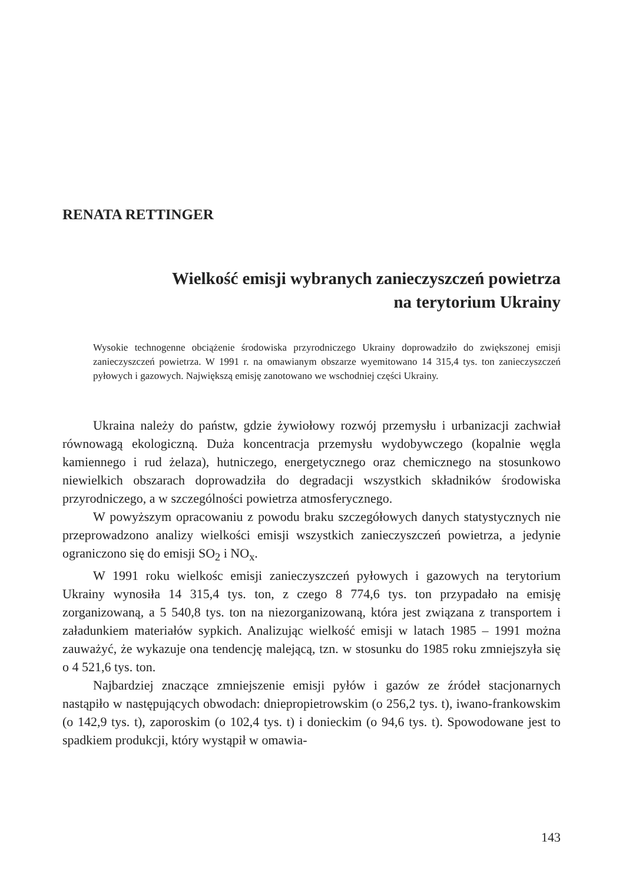RENATA RETTINGER
Wielkość emisji wybranych zanieczyszczeń powietrza
na terytorium Ukrainy
Wysokie technogenne obciążenie środowiska przyrodniczego Ukrainy doprowadziło do zwiększonej emisji zanieczyszczeń powietrza. W 1991 r. na omawianym obszarze wyemitowano 14 315,4 tys. ton zanieczyszczeń pyłowych i gazowych. Największą emisję zanotowano we wschodniej części Ukrainy.
Ukraina należy do państw, gdzie żywiołowy rozwój przemysłu i urbanizacji zachwiał równowagą ekologiczną. Duża koncentracja przemysłu wydobywczego (kopalnie węgla kamiennego i rud żelaza), hutniczego, energetycznego oraz chemicznego na stosunkowo niewielkich obszarach doprowadziła do degradacji wszystkich składników środowiska przyrodniczego, a w szczególności powietrza atmosferycznego.
W powyższym opracowaniu z powodu braku szczegółowych danych statystycznych nie przeprowadzono analizy wielkości emisji wszystkich zanieczyszczeń powietrza, a jedynie ograniczono się do emisji SO<sub>2</sub> i NO<sub>x</sub>.
W 1991 roku wielkośc emisji zanieczyszczeń pyłowych i gazowych na terytorium Ukrainy wynosiła 14 315,4 tys. ton, z czego 8 774,6 tys. ton przypadało na emisję zorganizowaną, a 5 540,8 tys. ton na niezorganizowaną, która jest związana z transportem i załadunkiem materiałów sypkich. Analizując wielkość emisji w latach 1985 – 1991 można zauważyć, że wykazuje ona tendencję malejącą, tzn. w stosunku do 1985 roku zmniejszyła się o 4 521,6 tys. ton.
Najbardziej znaczące zmniejszenie emisji pyłów i gazów ze źródeł stacjonarnych nastąpiło w następujących obwodach: dniepropietrowskim (o 256,2 tys. t), iwano-frankowskim (o 142,9 tys. t), zaporoskim (o 102,4 tys. t) i donieckim (o 94,6 tys. t). Spowodowane jest to spadkiem produkcji, który wystąpił w omawia-
143